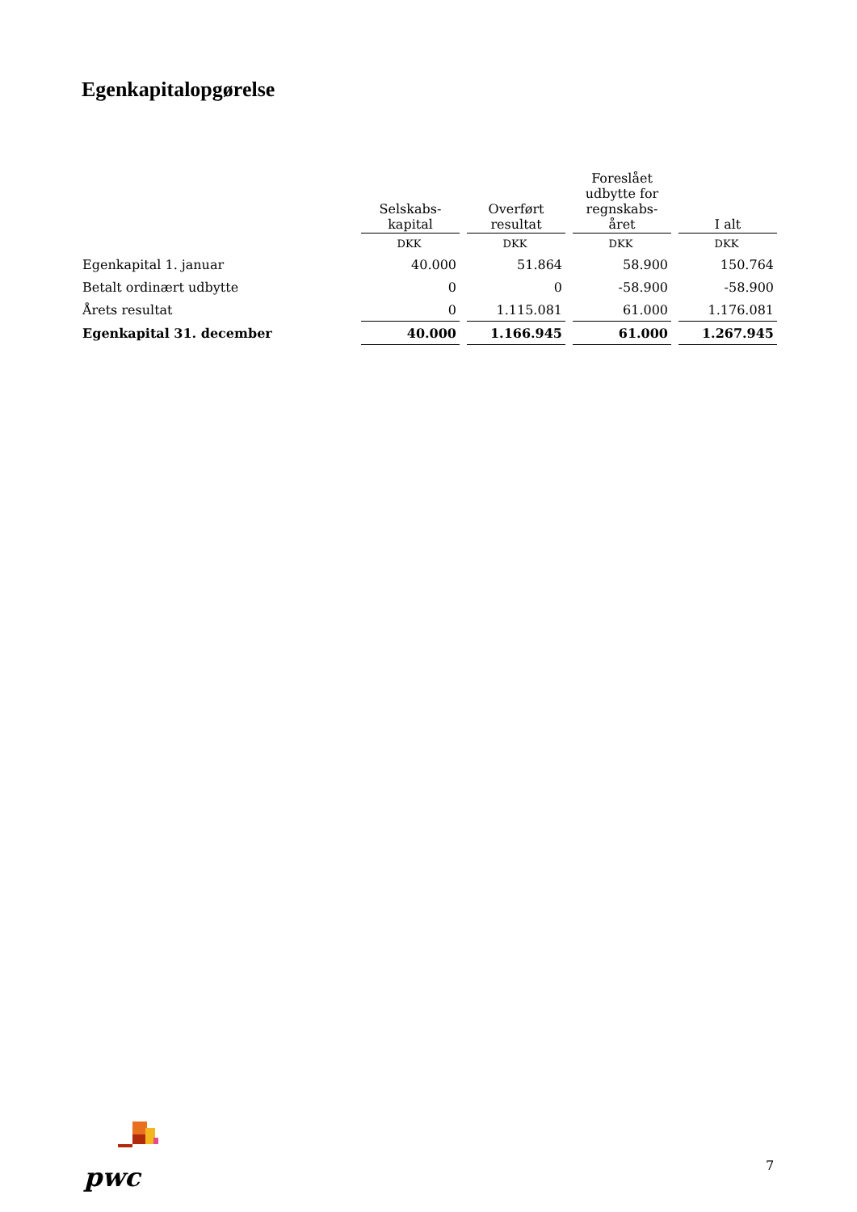Egenkapitalopgørelse
| | Selskabs- kapital | Overført resultat | Foreslået udbytte for regnskabs- året | I alt |
| --- | --- | --- | --- | --- |
| | DKK | DKK | DKK | DKK |
| Egenkapital 1. januar | 40.000 | 51.864 | 58.900 | 150.764 |
| Betalt ordinært udbytte | 0 | 0 | -58.900 | -58.900 |
| Årets resultat | 0 | 1.115.081 | 61.000 | 1.176.081 |
| Egenkapital 31. december | 40.000 | 1.166.945 | 61.000 | 1.267.945 |
pwc
7